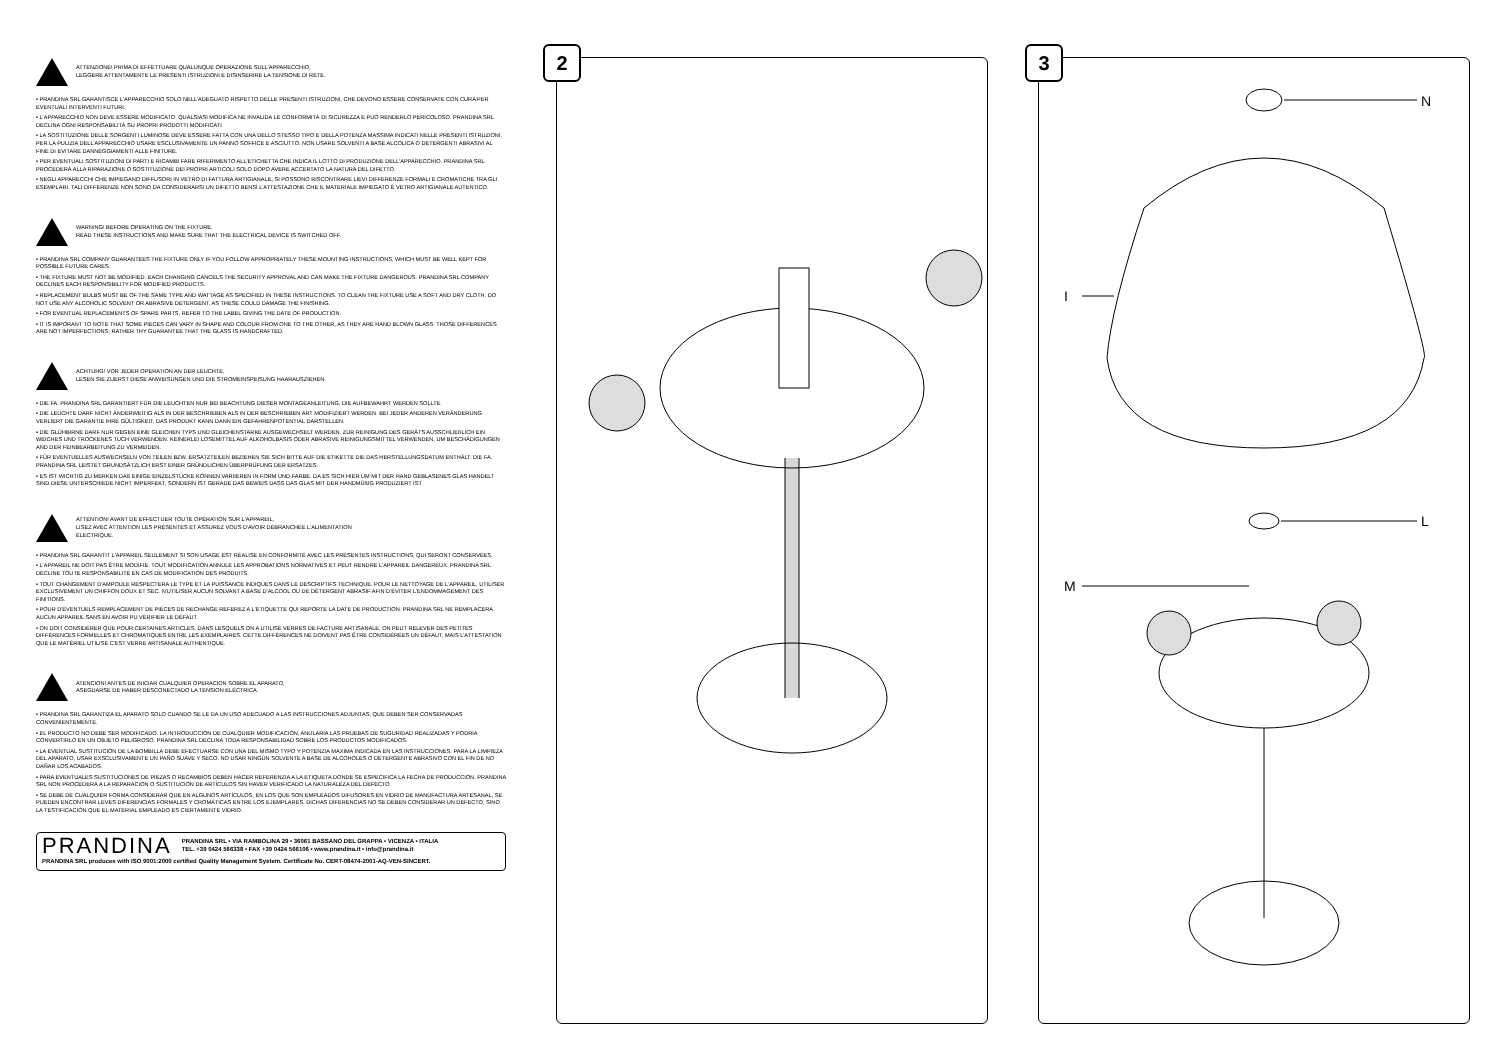ATTENZIONE! PRIMA DI EFFETTUARE QUALUNQUE OPERAZIONE SULL'APPARECCHIO,
LEGGERE ATTENTAMENTE LE PRESENTI ISTRUZIONI E DISINSERIRE LA TENSIONE DI RETE.
• PRANDINA SRL GARANTISCE L'APPARECCHIO SOLO NELL'ADEGUATO RISPETTO DELLE PRESENTI ISTRUZIONI, CHE DEVONO ESSERE CONSERVATE CON CURA PER EVENTUALI INTERVENTI FUTURI.
• L'APPARECCHIO NON DEVE ESSERE MODIFICATO. QUALSIASI MODIFICA NE INVALIDA LE CONFORMITÀ DI SICUREZZA E PUÒ RENDERLO PERICOLOSO. PRANDINA SRL DECLINA OGNI RESPONSABILITÀ SU PROPRI PRODOTTI MODIFICATI.
• LA SOSTITUZIONE DELLE SORGENTI LUMINOSE DEVE ESSERE FATTA CON UNA DELLO STESSO TIPO E DELLA POTENZA MASSIMA INDICATI NELLE PRESENTI ISTRUZIONI. PER LA PULIZIA DELL'APPARECCHIO USARE ESCLUSIVAMENTE UN PANNO SOFFICE E ASCIUTTO. NON USARE SOLVENTI A BASE ALCOLICA O DETERGENTI ABRASIVI AL FINE DI EVITARE DANNEGGIAMENTI ALLE FINITURE.
• PER EVENTUALI SOSTITUZIONI DI PARTI E RICAMBI FARE RIFERIMENTO ALL'ETICHETTA CHE INDICA IL LOTTO DI PRODUZIONE DELL'APPARECCHIO. PRANDINA SRL PROCEDERÀ ALLA RIPARAZIONE O SOSTITUZIONE DEI PROPRI ARTICOLI SOLO DOPO AVERE ACCERTATO LA NATURA DEL DIFETTO.
• NEGLI APPARECCHI CHE IMPIEGANO DIFFUSORI IN VETRO DI FATTURA ARTIGIANALE, SI POSSONO RISCONTRARE LIEVI DIFFERENZE FORMALI E CROMATICHE TRA GLI ESEMPLARI. TALI DIFFERENZE NON SONO DA CONSIDERARSI UN DIFETTO BENSÌ L'ATTESTAZIONE CHE IL MATERIALE IMPIEGATO È VETRO ARTIGIANALE AUTENTICO.
WARNING! BEFORE OPERATING ON THE FIXTURE,
READ THESE INSTRUCTIONS AND MAKE SURE THAT THE ELECTRICAL DEVICE IS SWITCHED OFF.
• PRANDINA SRL COMPANY GUARANTEES THE FIXTURE ONLY IF YOU FOLLOW APPROPRIATELY THESE MOUNTING INSTRUCTIONS, WHICH MUST BE WELL KEPT FOR POSSIBLE FUTURE CARES.
• THE FIXTURE MUST NOT BE MODIFIED. EACH CHANGING CANCELS THE SECURITY APPROVAL AND CAN MAKE THE FIXTURE DANGEROUS. PRANDINA SRL COMPANY DECLINES EACH RESPONSIBILITY FOR MODIFIED PRODUCTS.
• REPLACEMENT BULBS MUST BE OF THE SAME TYPE AND WATTAGE AS SPECIFIED IN THESE INSTRUCTIONS. TO CLEAN THE FIXTURE USE A SOFT AND DRY CLOTH. DO NOT USE ANY ALCOHOLIC SOLVENT OR ABRASIVE DETERGENT, AS THESE COULD DAMAGE THE FINISHING.
• FOR EVENTUAL REPLACEMENTS OF SPARE PARTS, REFER TO THE LABEL GIVING THE DATE OF PRODUCTION.
• IT IS IMPORANT TO NOTE THAT SOME PIECES CAN VARY IN SHAPE AND COLOUR FROM ONE TO THE OTHER, AS THEY ARE HAND BLOWN GLASS. THOSE DIFFERENCES ARE NOT IMPERFECTIONS; RATHER THY GUARANTEE THAT THE GLASS IS HANDCRAFTED.
ACHTUHG! VOR JEDER OPERATION AN DER LEUCHTE,
LESEN SIE ZUERST DIESE ANWEISUNGEN UND DIE STROMEINSPEISUNG HAARAUSZIEHEN.
• DIE FA. PRANDINA SRL GARANTIERT FÜR DIE LEUCHTEN NUR BEI BEACHTUNG DIESER MONTAGEANLEITUNG, DIE AUFBEWAHRT WERDEN SOLLTE.
• DIE LEUCHTE DARF NICHT ANDERWEITIG ALS IN DER BESCHRIEBEN ALS IN DER BESCHRIEBEN ART MODIFIZIERT WERDEN. BEI JEDER ANDEREN VERÄNDERUNG VERLIERT DIE GARANTIE IHRE GÜLTIGKEIT, DAS PRODUKT KANN DANN EIN GEFAHRENPOTENTIAL DARSTELLEN.
• DIE GLÜHBIRNE DARF NUR GEGEN EINE GLEICHEN TYPS UND GLEICHENSTARKE AUSGEWECHSELT WERDEN. ZUR REINIGUNG DES GERÄTS AUSSCHLIEßLICH EIN WEICHES UND TROCKENES TUCH VERWENDEN. KEINERLEI LOSEMITTEL AUF ALKOHOLBASIS ODER ABRASIVE REINIGUNGSMITTEL VERWENDEN, UM BESCHÄDIGUNGEN AND DER FEINBEARBEITUNG ZU VERMEIDEN.
• FÜR EVENTUELLES AUSWECHSELN VON TEILEN BZW. ERSATZTEILEN BEZIEHEN SIE SICH BITTE AUF DIE ETIKETTE DIE DAS HERSTELLUNGSDATUM ENTHÄLT. DIE FA. PRANDINA SRL LEISTET GRUNDSÄTZLICH ERST EINER GRÜNDLICHEN ÜBERPRÜFUNG DER ERSATZES.
• ES IST WICHTIG ZU MERKEN DAß EINIGE EINZELSTÜCKE KÖNNEN VARIIEREN IN FORM UND FARBE. DA ES SICH HIER UM MIT DER HAND GEBLASENES GLAS HANDELT SIND DIESE UNTERSCHIEDE NICHT IMPERFEKT, SONDERN IST GERADE DAS BEWEIS DASS DAS GLAS MIT DER HANDMÜßIG PRODUZIERT IST
ATTENTION! AVANT DE EFFECTUER TOUTE OPÉRATION SUR L'APPAREIL,
LISEZ AVEC ATTENTION LES PRÉSENTES ET ASSUREZ VOUS D'AVOIR DÉBRANCHÉE L'ALIMENTATION
ÉLECTRIQUE.
• PRANDINA SRL GARANTIT L'APPAREIL SEULEMENT SI SON USAGE EST RÉALISE EN CONFORMITÉ AVEC LES PRÉSENTES INSTRUCTIONS, QUI SERONT CONSERVÉES.
• L'APPAREIL NE DOIT PAS ÊTRE MODIFIE. TOUT MODIFICATION ANNULE LES APPROBATIONS NORMATIVES ET PEUT RENDRE L'APPAREIL DANGEREUX. PRANDINA SRL DÉCLINE TOUTE RESPONSABILITÉ EN CAS DE MODIFICATION DES PRODUITS.
• TOUT CHANGEMENT D'AMPOULE RESPECTERA LE TYPE ET LA PUISSANCE INDIQUES DANS LE DESCRIPTIFS TECHNIQUE. POUR LE NETTOYAGE DE L'APPAREIL, UTILISER EXCLUSIVEMENT UN CHIFFON DOUX ET SEC. N'UTILISER AUCUN SOLVANT A BASE D'ALCOOL OU DE DÉTERGENT ABRASIF AFIN D'ÉVITER L'ENDOMMAGEMENT DES FINITIONS.
• POUR D'ÉVENTUELS REMPLACEMENT DE PIÈCES DE RECHANGE REFEREZ A L'ÉTIQUETTE QUI REPORTE LA DATE DE PRODUCTION. PRANDINA SRL NE REMPLACERA AUCUN APPAREIL SANS EN AVOIR PU VÉRIFIER LE DÉFAUT.
• ON DOIT CONSIDÉRER QUE POUR CERTAINES ARTICLES, DANS LESQUELS ON A UTILISÉ VERRES DE FACTURE ARTISANALE, ON PEUT RELEVER DES PETITES DIFFÉRENCES FORMELLES ET CHROMATIQUES ENTRE LES EXEMPLAIRES. CETTE DIFFÉRENCES NE DOIVENT PAS ÊTRE CONSIDÉRÉES UN DÉFAUT, MAIS L'ATTESTATION QUE LE MATÉRIEL UTILISÉ C'EST VERRE ARTISANALE AUTHENTIQUE.
ATENCION! ANTES DE INICIAR CUALQUIER OPERACION SOBRE EL APARATO,
ASEGUARSE DE HABER DESCONECTADO LA TENSION ELÉCTRICA.
• PRANDINA SRL GARANTIZA EL APARATO SOLO CUANDO SE LE DA UN USO ADECUADO A LAS INSTRUCCIONES ADJUNTAS, QUE DEBEN SER CONSERVADAS CONVENIENTEMENTE.
• EL PRODUCTO NO DEBE SER MODIFICADO. LA INTRODUCCIÓN DE CUALQUIER MODIFICACIÓN, ANULARIA LAS PRUEBAS DE SUGURIDAD REALIZADAS Y PODRIA CONVERTIRLO EN UN OBJETO PELIGROSO. PRANDINA SRL DECLINA TODA RESPONSABILIDAD SOBRE LOS PRODUCTOS MODIFICADOS.
• LA EVENTUAL SUSTITUCIÓN DE LA BOMBILLA DEBE EFECTUARSE CON UNA DEL MISMO TYPO Y POTENZIA MAXIMA INDICADA EN LAS INSTRUCCIONES. PARA LA LIMPIEZA DEL APARATO, USAR EXSCLUSIVAMENTE UN PAÑO SUAVE Y SECO. NO USAR NINGÚN SOLVENTE A BASE DE ALCOHOLES O DETERGENTE ABRASIVO CON EL FIN DE NO DAÑAR LOS ACABADOS.
• PARA EVENTUALES SUSTITUCIONES DE PIEZAS O RECAMBIOS DEBEN HACER REFERENZIA A LA ETIQUETA DONDE SE ESPECIFICA LA FECHA DE PRODUCCIÓN. PRANDINA SRL NON PROCEDERÁ A LA REPARACIÓN O SUSTITUCIÓN DE ARTÍCULOS SIN HAVER VERIFICADO LA NATURALEZA DEL DEFECTO.
• SE DEBE DE CUALQUIER FORMA CONSIDERAR QUE EN ALGUNOS ARTÍCULOS, EN LOS QUE SON EMPLEADOS DIFUSORES EN VIDRIO DE MANUFACTURA ARTESANAL, SE PUEDEN ENCONTRAR LEVES DIFERENCIAS FORMALES Y CROMÁTICAS ENTRE LOS EJEMPLARES. DICHAS DIFERENCIAS NO SE DEBEN CONSIDERAR UN DEFECTO, SINO LA TESTIFICACIÓN QUE EL MATERIAL EMPLEADO ES CIERTAMENTE VIDRIO.
PRANDINA PRANDINA SRL • VIA RAMBOLINA 29 • 36061 BASSANO DEL GRAPPA • VICENZA • ITALIA
TEL. +39 0424 566338 • FAX +39 0424 566106 • www.prandina.it • info@prandina.it
PRANDINA SRL produces with ISO 9001:2000 certified Quality Management System. Certificate No. CERT-08474-2001-AQ-VEN-SINCERT.
2
3
N
I
L
M